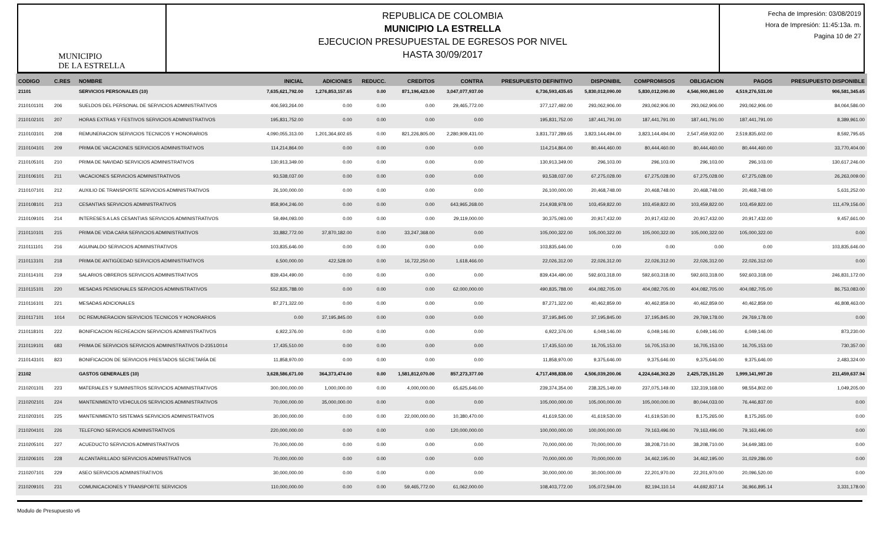MUNICIPIO
DE LA ESTRELLA
REPUBLICA DE COLOMBIA
MUNICIPIO LA ESTRELLA
EJECUCION PRESUPUESTAL DE EGRESOS POR NIVEL
HASTA 30/09/2017
Fecha de Impresión: 03/08/2019
Hora de Impresión: 11:45:13a. m.
Pagina 10 de 27
| CODIGO | C.RES | NOMBRE | INICIAL | ADICIONES | REDUCC. | CREDITOS | CONTRA | PRESUPUESTO DEFINITIVO | DISPONIBIL | COMPROMISOS | OBLIGACION | PAGOS | PRESUPUESTO DISPONIBLE |
| --- | --- | --- | --- | --- | --- | --- | --- | --- | --- | --- | --- | --- | --- |
| 21101 | | SERVICIOS PERSONALES (10) | 7,635,621,792.00 | 1,276,853,157.65 | 0.00 | 871,196,423.00 | 3,047,077,937.00 | 6,736,593,435.65 | 5,830,012,090.00 | 5,830,012,090.00 | 4,546,900,861.00 | 4,519,276,531.00 | 906,581,345.65 |
| 2110101101 | 206 | SUELDOS DEL PERSONAL DE SERVICIOS ADMINISTRATIVOS | 406,593,264.00 | 0.00 | 0.00 | 0.00 | 29,465,772.00 | 377,127,492.00 | 293,062,906.00 | 293,062,906.00 | 293,062,906.00 | 293,062,906.00 | 84,064,586.00 |
| 2110102101 | 207 | HORAS EXTRAS Y FESTIVOS SERVICIOS ADMINISTRATIVOS | 195,831,752.00 | 0.00 | 0.00 | 0.00 | 0.00 | 195,831,752.00 | 187,441,791.00 | 187,441,791.00 | 187,441,791.00 | 187,441,791.00 | 8,389,961.00 |
| 2110103101 | 208 | REMUNERACION SERVICIOS TECNICOS Y HONORARIOS | 4,090,055,313.00 | 1,201,364,602.65 | 0.00 | 821,226,805.00 | 2,280,909,431.00 | 3,831,737,289.65 | 3,823,144,494.00 | 3,823,144,494.00 | 2,547,459,932.00 | 2,519,835,602.00 | 8,592,795.65 |
| 2110104101 | 209 | PRIMA DE VACACIONES SERVICIOS ADMINISTRATIVOS | 114,214,864.00 | 0.00 | 0.00 | 0.00 | 0.00 | 114,214,864.00 | 80,444,460.00 | 80,444,460.00 | 80,444,460.00 | 80,444,460.00 | 33,770,404.00 |
| 2110105101 | 210 | PRIMA DE NAVIDAD SERVICIOS ADMINISTRATIVOS | 130,913,349.00 | 0.00 | 0.00 | 0.00 | 0.00 | 130,913,349.00 | 296,103.00 | 296,103.00 | 296,103.00 | 296,103.00 | 130,617,246.00 |
| 2110106101 | 211 | VACACIONES SERVICIOS ADMINISTRATIVOS | 93,538,037.00 | 0.00 | 0.00 | 0.00 | 0.00 | 93,538,037.00 | 67,275,028.00 | 67,275,028.00 | 67,275,028.00 | 67,275,028.00 | 26,263,009.00 |
| 2110107101 | 212 | AUXILIO DE TRANSPORTE SERVICIOS ADMINISTRATIVOS | 26,100,000.00 | 0.00 | 0.00 | 0.00 | 0.00 | 26,100,000.00 | 20,468,748.00 | 20,468,748.00 | 20,468,748.00 | 20,468,748.00 | 5,631,252.00 |
| 2110108101 | 213 | CESANTIAS SERVICIOS ADMINISTRATIVOS | 858,904,246.00 | 0.00 | 0.00 | 0.00 | 643,965,268.00 | 214,938,978.00 | 103,459,822.00 | 103,459,822.00 | 103,459,822.00 | 103,459,822.00 | 111,479,156.00 |
| 2110109101 | 214 | INTERESES A LAS CESANTIAS SERVICIOS ADMINISTRATIVOS | 59,494,093.00 | 0.00 | 0.00 | 0.00 | 29,119,000.00 | 30,375,093.00 | 20,917,432.00 | 20,917,432.00 | 20,917,432.00 | 20,917,432.00 | 9,457,661.00 |
| 2110110101 | 215 | PRIMA DE VIDA CARA SERVICIOS ADMINISTRATIVOS | 33,882,772.00 | 37,870,182.00 | 0.00 | 33,247,368.00 | 0.00 | 105,000,322.00 | 105,000,322.00 | 105,000,322.00 | 105,000,322.00 | 105,000,322.00 | 0.00 |
| 2110111101 | 216 | AGUINALDO SERVICIOS ADMINISTRATIVOS | 103,835,646.00 | 0.00 | 0.00 | 0.00 | 0.00 | 103,835,646.00 | 0.00 | 0.00 | 0.00 | 0.00 | 103,835,646.00 |
| 2110113101 | 218 | PRIMA DE ANTIGÜEDAD SERVICIOS ADMINISTRATIVOS | 6,500,000.00 | 422,528.00 | 0.00 | 16,722,250.00 | 1,618,466.00 | 22,026,312.00 | 22,026,312.00 | 22,026,312.00 | 22,026,312.00 | 22,026,312.00 | 0.00 |
| 2110114101 | 219 | SALARIOS OBREROS SERVICIOS ADMINISTRATIVOS | 839,434,490.00 | 0.00 | 0.00 | 0.00 | 0.00 | 839,434,490.00 | 592,603,318.00 | 592,603,318.00 | 592,603,318.00 | 592,603,318.00 | 246,831,172.00 |
| 2110115101 | 220 | MESADAS PENSIONALES SERVICIOS ADMINISTRATIVOS | 552,835,788.00 | 0.00 | 0.00 | 0.00 | 62,000,000.00 | 490,835,788.00 | 404,082,705.00 | 404,082,705.00 | 404,082,705.00 | 404,082,705.00 | 86,753,083.00 |
| 2110116101 | 221 | MESADAS ADICIONALES | 87,271,322.00 | 0.00 | 0.00 | 0.00 | 0.00 | 87,271,322.00 | 40,462,859.00 | 40,462,859.00 | 40,462,859.00 | 40,462,859.00 | 46,808,463.00 |
| 2110117101 | 1014 | DC REMUNERACION SERVICIOS TECNICOS Y HONORARIOS | 0.00 | 37,195,845.00 | 0.00 | 0.00 | 0.00 | 37,195,845.00 | 37,195,845.00 | 37,195,845.00 | 29,769,178.00 | 29,769,178.00 | 0.00 |
| 2110118101 | 222 | BONIFICACION RECREACION SERVICIOS ADMINISTRATIVOS | 6,922,376.00 | 0.00 | 0.00 | 0.00 | 0.00 | 6,922,376.00 | 6,049,146.00 | 6,049,146.00 | 6,049,146.00 | 6,049,146.00 | 873,230.00 |
| 2110119101 | 683 | PRIMA DE SERVICIOS SERVICIOS ADMINISTRATIVOS D-2351/2014 | 17,435,510.00 | 0.00 | 0.00 | 0.00 | 0.00 | 17,435,510.00 | 16,705,153.00 | 16,705,153.00 | 16,705,153.00 | 16,705,153.00 | 730,357.00 |
| 2110143101 | 823 | BONIFICACION DE SERVICIOS PRESTADOS SECRETARÌA DE | 11,858,970.00 | 0.00 | 0.00 | 0.00 | 0.00 | 11,858,970.00 | 9,375,646.00 | 9,375,646.00 | 9,375,646.00 | 9,375,646.00 | 2,483,324.00 |
| 21102 | | GASTOS GENERALES (10) | 3,628,586,671.00 | 364,373,474.00 | 0.00 | 1,581,812,070.00 | 857,273,377.00 | 4,717,498,838.00 | 4,506,039,200.06 | 4,224,646,302.20 | 2,425,725,151.20 | 1,999,141,997.20 | 211,459,637.94 |
| 2110201101 | 223 | MATERIALES Y SUMINISTROS SERVICIOS ADMINISTRATIVOS | 300,000,000.00 | 1,000,000.00 | 0.00 | 4,000,000.00 | 65,625,646.00 | 239,374,354.00 | 238,325,149.00 | 237,075,149.00 | 132,319,168.00 | 98,554,802.00 | 1,049,205.00 |
| 2110202101 | 224 | MANTENIMIENTO VEHICULOS SERVICIOS ADMINISTRATIVOS | 70,000,000.00 | 35,000,000.00 | 0.00 | 0.00 | 0.00 | 105,000,000.00 | 105,000,000.00 | 105,000,000.00 | 80,044,033.00 | 76,446,837.00 | 0.00 |
| 2110203101 | 225 | MANTENIMIENTO SISTEMAS SERVICIOS ADMINISTRATIVOS | 30,000,000.00 | 0.00 | 0.00 | 22,000,000.00 | 10,380,470.00 | 41,619,530.00 | 41,619,530.00 | 41,619,530.00 | 8,175,265.00 | 8,175,265.00 | 0.00 |
| 2110204101 | 226 | TELEFONO SERVICIOS ADMINISTRATIVOS | 220,000,000.00 | 0.00 | 0.00 | 0.00 | 120,000,000.00 | 100,000,000.00 | 100,000,000.00 | 79,163,496.00 | 79,163,496.00 | 79,163,496.00 | 0.00 |
| 2110205101 | 227 | ACUEDUCTO SERVICIOS ADMINISTRATIVOS | 70,000,000.00 | 0.00 | 0.00 | 0.00 | 0.00 | 70,000,000.00 | 70,000,000.00 | 38,208,710.00 | 38,208,710.00 | 34,649,383.00 | 0.00 |
| 2110206101 | 228 | ALCANTARILLADO SERVICIOS ADMINISTRATIVOS | 70,000,000.00 | 0.00 | 0.00 | 0.00 | 0.00 | 70,000,000.00 | 70,000,000.00 | 34,462,195.00 | 34,462,195.00 | 31,029,286.00 | 0.00 |
| 2110207101 | 229 | ASEO SERVICIOS ADMINISTRATIVOS | 30,000,000.00 | 0.00 | 0.00 | 0.00 | 0.00 | 30,000,000.00 | 30,000,000.00 | 22,201,970.00 | 22,201,970.00 | 20,096,520.00 | 0.00 |
| 2110209101 | 231 | COMUNICACIONES Y TRANSPORTE SERVICIOS | 110,000,000.00 | 0.00 | 0.00 | 59,465,772.00 | 61,062,000.00 | 108,403,772.00 | 105,072,594.00 | 82,194,110.14 | 44,692,837.14 | 36,966,895.14 | 3,331,178.00 |
Modulo de Presupuesto v6